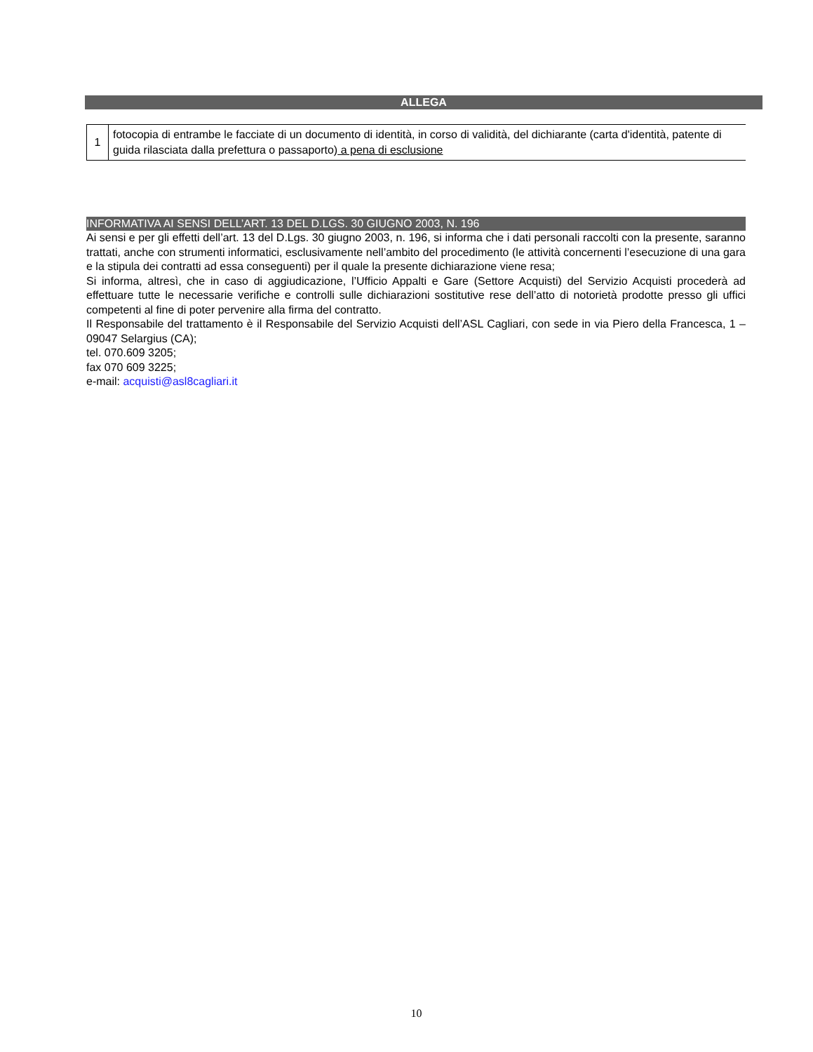ALLEGA
| 1 | fotocopia di entrambe le facciate di un documento di identità, in corso di validità, del dichiarante (carta d'identità, patente di guida rilasciata dalla prefettura o passaporto) a pena di esclusione |
INFORMATIVA AI SENSI DELL’ART. 13 DEL D.LGS. 30 GIUGNO 2003, N. 196
Ai sensi e per gli effetti dell’art. 13 del D.Lgs. 30 giugno 2003, n. 196, si informa che i dati personali raccolti con la presente, saranno trattati, anche con strumenti informatici, esclusivamente nell’ambito del procedimento (le attività concernenti l’esecuzione di una gara e la stipula dei contratti ad essa conseguenti) per il quale la presente dichiarazione viene resa;
Si informa, altresì, che in caso di aggiudicazione, l’Ufficio Appalti e Gare (Settore Acquisti) del Servizio Acquisti procederà ad effettuare tutte le necessarie verifiche e controlli sulle dichiarazioni sostitutive rese dell’atto di notorietà prodotte presso gli uffici competenti al fine di poter pervenire alla firma del contratto.
Il Responsabile del trattamento è il Responsabile del Servizio Acquisti dell’ASL Cagliari, con sede in via Piero della Francesca, 1 – 09047 Selargius (CA);
tel. 070.609 3205;
fax 070 609 3225;
e-mail: acquisti@asl8cagliari.it
10